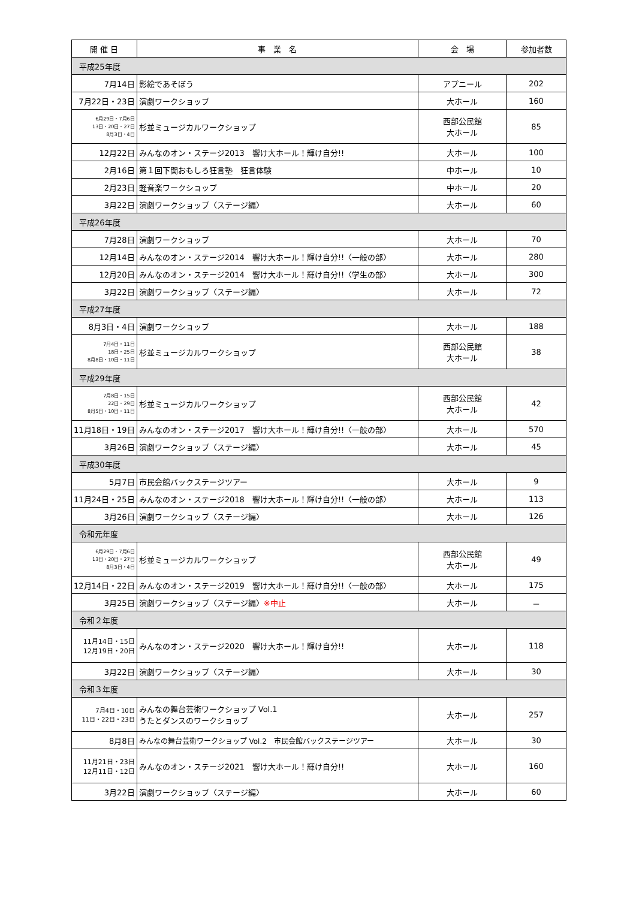| 開 催 日 | 事 業 名 | 会 場 | 参加者数 |
| --- | --- | --- | --- |
| 平成25年度 | | | |
| 7月14日 | 影絵であそぼう | アプニール | 202 |
| 7月22日・23日 | 演劇ワークショップ | 大ホール | 160 |
| 6月29日・7月6日 13日・20日・27日 8月3日・4日 | 杉並ミュージカルワークショップ | 西部公民館 大ホール | 85 |
| 12月22日 | みんなのオン・ステージ2013 響け大ホール！輝け自分!! | 大ホール | 100 |
| 2月16日 | 第１回下関おもしろ狂言塾 狂言体験 | 中ホール | 10 |
| 2月23日 | 軽音楽ワークショップ | 中ホール | 20 |
| 3月22日 | 演劇ワークショップ〈ステージ編〉 | 大ホール | 60 |
| 平成26年度 | | | |
| 7月28日 | 演劇ワークショップ | 大ホール | 70 |
| 12月14日 | みんなのオン・ステージ2014 響け大ホール！輝け自分!!〈一般の部〉 | 大ホール | 280 |
| 12月20日 | みんなのオン・ステージ2014 響け大ホール！輝け自分!!〈学生の部〉 | 大ホール | 300 |
| 3月22日 | 演劇ワークショップ〈ステージ編〉 | 大ホール | 72 |
| 平成27年度 | | | |
| 8月3日・4日 | 演劇ワークショップ | 大ホール | 188 |
| 7月4日・11日 18日・25日 8月8日・10日・11日 | 杉並ミュージカルワークショップ | 西部公民館 大ホール | 38 |
| 平成29年度 | | | |
| 7月8日・15日 22日・29日 8月5日・10日・11日 | 杉並ミュージカルワークショップ | 西部公民館 大ホール | 42 |
| 11月18日・19日 | みんなのオン・ステージ2017 響け大ホール！輝け自分!!〈一般の部〉 | 大ホール | 570 |
| 3月26日 | 演劇ワークショップ〈ステージ編〉 | 大ホール | 45 |
| 平成30年度 | | | |
| 5月7日 | 市民会館バックステージツアー | 大ホール | 9 |
| 11月24日・25日 | みんなのオン・ステージ2018 響け大ホール！輝け自分!!〈一般の部〉 | 大ホール | 113 |
| 3月26日 | 演劇ワークショップ〈ステージ編〉 | 大ホール | 126 |
| 令和元年度 | | | |
| 6月29日・7月6日 13日・20日・27日 8月3日・4日 | 杉並ミュージカルワークショップ | 西部公民館 大ホール | 49 |
| 12月14日・22日 | みんなのオン・ステージ2019 響け大ホール！輝け自分!!〈一般の部〉 | 大ホール | 175 |
| 3月25日 | 演劇ワークショップ〈ステージ編〉 ※中止 | 大ホール | － |
| 令和２年度 | | | |
| 11月14日・15日 12月19日・20日 | みんなのオン・ステージ2020 響け大ホール！輝け自分!! | 大ホール | 118 |
| 3月22日 | 演劇ワークショップ〈ステージ編〉 | 大ホール | 30 |
| 令和３年度 | | | |
| 7月4日・10日 11日・22日・23日 | みんなの舞台芸術ワークショップ Vol.1 うたとダンスのワークショップ | 大ホール | 257 |
| 8月8日 | みんなの舞台芸術ワークショップ Vol.2 市民会館バックステージツアー | 大ホール | 30 |
| 11月21日・23日 12月11日・12日 | みんなのオン・ステージ2021 響け大ホール！輝け自分!! | 大ホール | 160 |
| 3月22日 | 演劇ワークショップ〈ステージ編〉 | 大ホール | 60 |